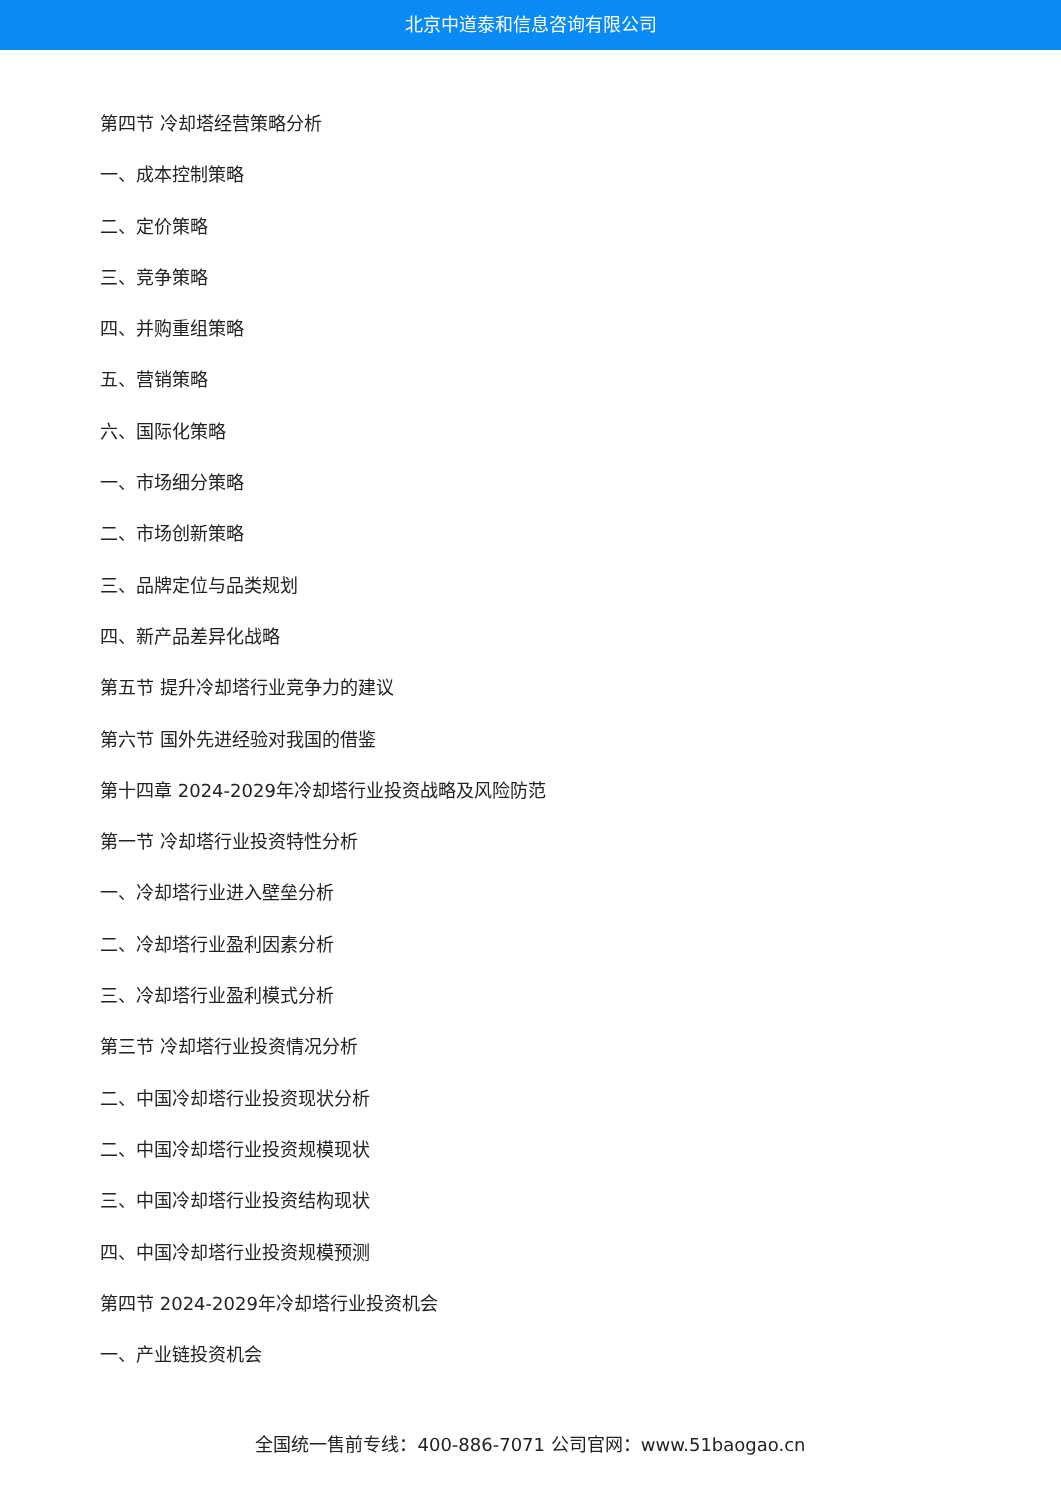北京中道泰和信息咨询有限公司
第四节 冷却塔经营策略分析
一、成本控制策略
二、定价策略
三、竞争策略
四、并购重组策略
五、营销策略
六、国际化策略
一、市场细分策略
二、市场创新策略
三、品牌定位与品类规划
四、新产品差异化战略
第五节 提升冷却塔行业竞争力的建议
第六节 国外先进经验对我国的借鉴
第十四章 2024-2029年冷却塔行业投资战略及风险防范
第一节 冷却塔行业投资特性分析
一、冷却塔行业进入壁垒分析
二、冷却塔行业盈利因素分析
三、冷却塔行业盈利模式分析
第三节 冷却塔行业投资情况分析
二、中国冷却塔行业投资现状分析
二、中国冷却塔行业投资规模现状
三、中国冷却塔行业投资结构现状
四、中国冷却塔行业投资规模预测
第四节 2024-2029年冷却塔行业投资机会
一、产业链投资机会
全国统一售前专线：400-886-7071 公司官网：www.51baogao.cn